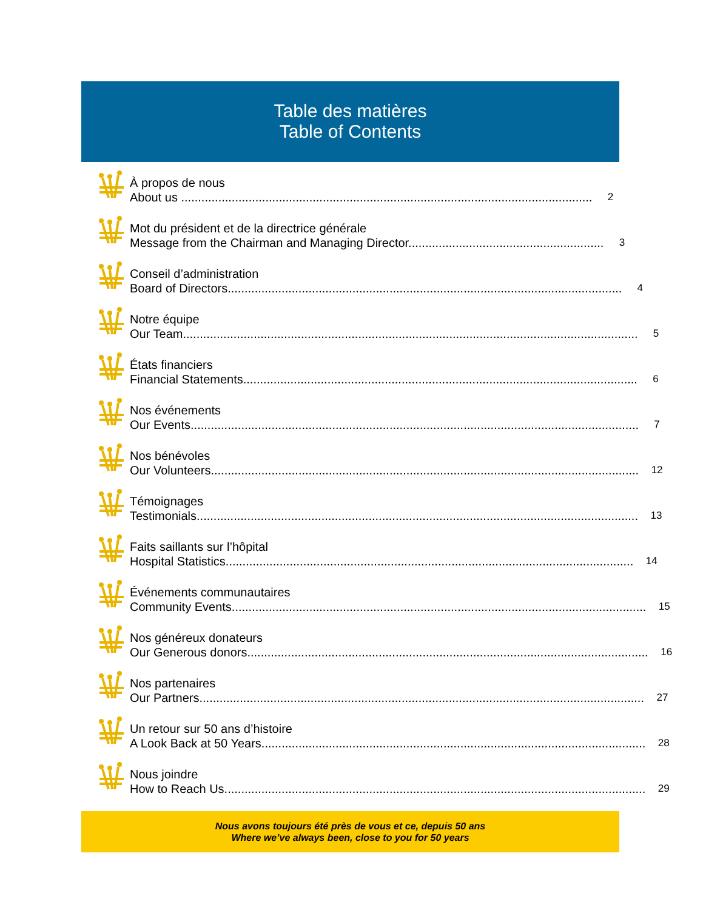Table des matières
Table of Contents
À propos de nous
About us .......................................................................................................................... 2
Mot du président et de la directrice générale
Message from the Chairman and Managing Director.......................................................... 3
Conseil d’administration
Board of Directors..................................................................................................................... 4
Notre équipe
Our Team....................................................................................................................................... 5
États financiers
Financial Statements..................................................................................................................... 6
Nos événements
Our Events..................................................................................................................................... 7
Nos bénévoles
Our Volunteers............................................................................................................................... 12
Témoignages
Testimonials................................................................................................................................... 13
Faits saillants sur l’hôpital
Hospital Statistics......................................................................................................................... 14
Événements communautaires
Community Events........................................................................................................................... 15
Nos généreux donateurs
Our Generous donors....................................................................................................................... 16
Nos partenaires
Our Partners.................................................................................................................................... 27
Un retour sur 50 ans d’histoire
A Look Back at 50 Years.................................................................................................................. 28
Nous joindre
How to Reach Us............................................................................................................................. 29
Nous avons toujours été près de vous et ce, depuis 50 ans
Where we’ve always been, close to you for 50 years